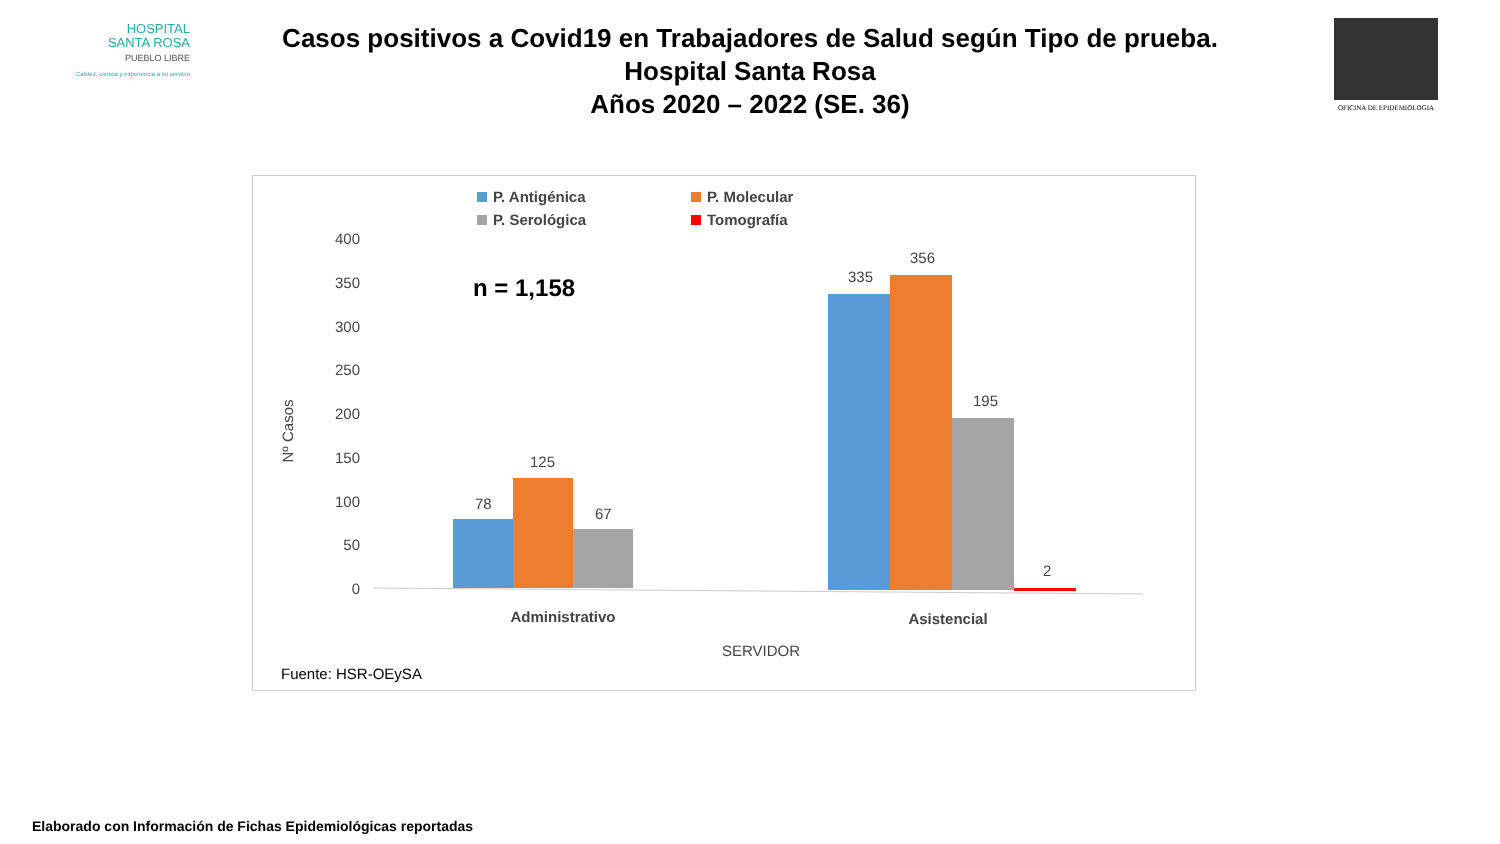HOSPITAL
SANTA ROSA
PUEBLO LIBRE
Calidez, ciencia y experiencia a su servicio
OFICINA DE EPIDEMIOLOGIA
Casos positivos a Covid19 en Trabajadores de Salud según Tipo de prueba.
Hospital Santa Rosa
Años 2020 – 2022 (SE. 36)
P. Antigénica
P. Molecular
P. Serológica
Tomografía
400
350
300
250
200
150
100
50
0
Nº Casos
n = 1,158
78
125
67
335
356
195
2
Administrativo
Asistencial
SERVIDOR
Fuente: HSR-OEySA
Elaborado con Información de Fichas Epidemiológicas reportadas